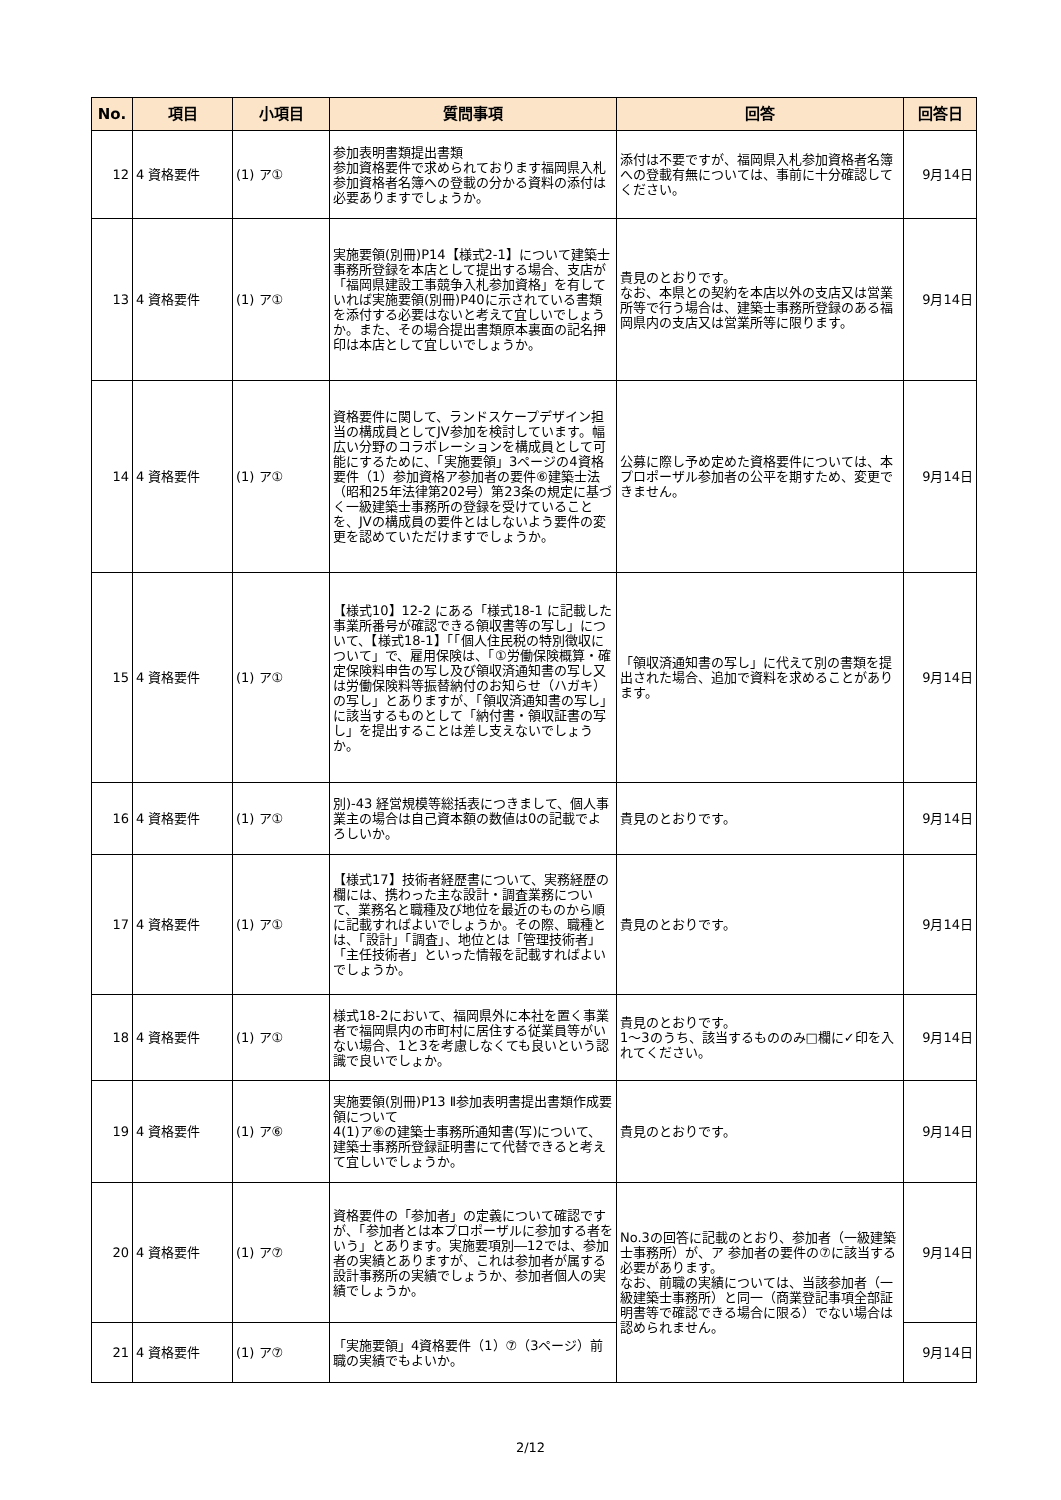| No. | 項目 | 小項目 | 質問事項 | 回答 | 回答日 |
| --- | --- | --- | --- | --- | --- |
| 12 | 4 資格要件 | (1) ア① | 参加表明書類提出書類 参加資格要件で求められております福岡県入札参加資格者名簿への登載の分かる資料の添付は必要ありますでしょうか。 | 添付は不要ですが、福岡県入札参加資格者名簿への登載有無については、事前に十分確認してください。 | 9月14日 |
| 13 | 4 資格要件 | (1) ア① | 実施要領(別冊)P14【様式2-1】について建築士事務所登録を本店として提出する場合、支店が「福岡県建設工事競争入札参加資格」を有していれば実施要領(別冊)P40に示されている書類を添付する必要はないと考えて宜しいでしょうか。また、その場合提出書類原本裏面の記名押印は本店として宜しいでしょうか。 | 貴見のとおりです。 なお、本県との契約を本店以外の支店又は営業所等で行う場合は、建築士事務所登録のある福岡県内の支店又は営業所等に限ります。 | 9月14日 |
| 14 | 4 資格要件 | (1) ア① | 資格要件に関して、ランドスケープデザイン担当の構成員としてJV参加を検討しています。幅広い分野のコラボレーションを構成員として可能にするために、「実施要領」3ページの4資格要件（1）参加資格ア参加者の要件⑥建築士法（昭和25年法律第202号）第23条の規定に基づく一級建築士事務所の登録を受けていることを、JVの構成員の要件とはしないよう要件の変更を認めていただけますでしょうか。 | 公募に際し予め定めた資格要件については、本プロポーザル参加者の公平を期すため、変更できません。 | 9月14日 |
| 15 | 4 資格要件 | (1) ア① | 【様式10】12-2 にある「様式18-1 に記載した事業所番号が確認できる領収書等の写し」について、【様式18-1】「「個人住民税の特別徴収について」で、雇用保険は、「①労働保険概算・確定保険料申告の写し及び領収済通知書の写し又は労働保険料等振替納付のお知らせ（ハガキ）の写し」とありますが、「領収済通知書の写し」に該当するものとして「納付書・領収証書の写し」を提出することは差し支えないでしょうか。 | 「領収済通知書の写し」に代えて別の書類を提出された場合、追加で資料を求めることがあります。 | 9月14日 |
| 16 | 4 資格要件 | (1) ア① | 別)-43 経営規模等総括表につきまして、個人事業主の場合は自己資本額の数値は0の記載でよろしいか。 | 貴見のとおりです。 | 9月14日 |
| 17 | 4 資格要件 | (1) ア① | 【様式17】技術者経歴書について、実務経歴の欄には、携わった主な設計・調査業務について、業務名と職種及び地位を最近のものから順に記載すればよいでしょうか。その際、職種とは、「設計」「調査」、地位とは「管理技術者」「主任技術者」といった情報を記載すればよいでしょうか。 | 貴見のとおりです。 | 9月14日 |
| 18 | 4 資格要件 | (1) ア① | 様式18-2において、福岡県外に本社を置く事業者で福岡県内の市町村に居住する従業員等がいない場合、1と3を考慮しなくても良いという認識で良いでしょか。 | 貴見のとおりです。 1～3のうち、該当するもののみ□欄に✓印を入れてください。 | 9月14日 |
| 19 | 4 資格要件 | (1) ア⑥ | 実施要領(別冊)P13 Ⅱ参加表明書提出書類作成要領について 4(1)ア⑥の建築士事務所通知書(写)について、建築士事務所登録証明書にて代替できると考えて宜しいでしょうか。 | 貴見のとおりです。 | 9月14日 |
| 20 | 4 資格要件 | (1) ア⑦ | 資格要件の「参加者」の定義について確認ですが、「参加者とは本プロポーザルに参加する者をいう」とあります。実施要項別―12では、参加者の実績とありますが、これは参加者が属する設計事務所の実績でしょうか、参加者個人の実績でしょうか。 | No.3の回答に記載のとおり、参加者（一級建築士事務所）が、ア 参加者の要件の⑦に該当する必要があります。 なお、前職の実績については、当該参加者（一級建築士事務所）と同一（商業登記事項全部証明書等で確認できる場合に限る）でない場合は認められません。 | 9月14日 |
| 21 | 4 資格要件 | (1) ア⑦ | 「実施要領」4資格要件（1）⑦（3ページ）前職の実績でもよいか。 | | 9月14日 |
2/12